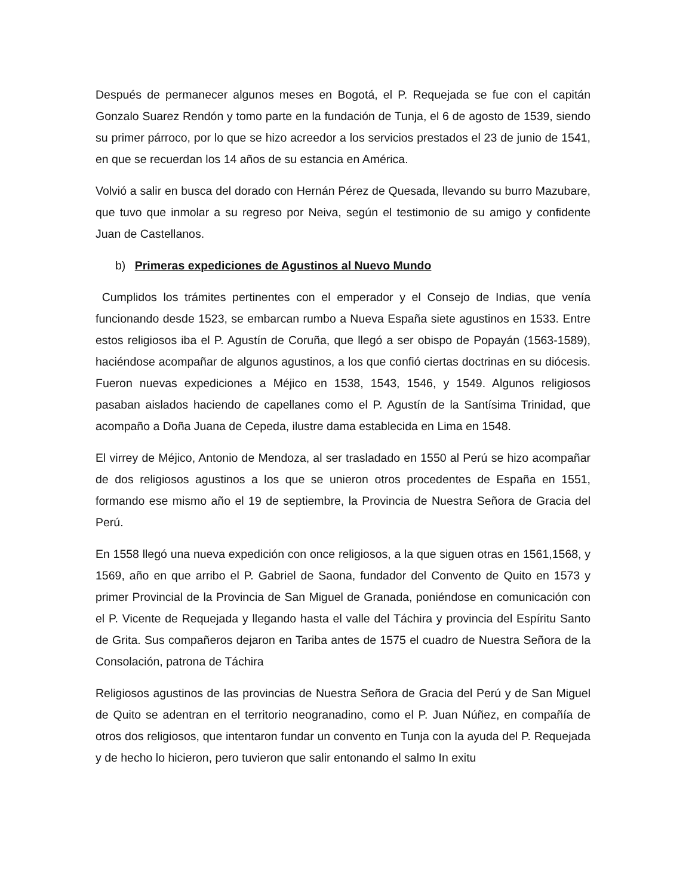Después de permanecer algunos meses en Bogotá, el P. Requejada se fue con el capitán Gonzalo Suarez Rendón y tomo parte en la fundación de Tunja, el 6 de agosto de 1539, siendo su primer párroco, por lo que se hizo acreedor a los servicios prestados el 23 de junio de 1541, en que se recuerdan los 14 años de su estancia en América.
Volvió a salir en busca del dorado con Hernán Pérez de Quesada, llevando su burro Mazubare, que tuvo que inmolar a su regreso por Neiva, según el testimonio de su amigo y confidente Juan de Castellanos.
b) Primeras expediciones de Agustinos al Nuevo Mundo
Cumplidos los trámites pertinentes con el emperador y el Consejo de Indias, que venía funcionando desde 1523, se embarcan rumbo a Nueva España siete agustinos en 1533. Entre estos religiosos iba el P. Agustín de Coruña, que llegó a ser obispo de Popayán (1563-1589), haciéndose acompañar de algunos agustinos, a los que confió ciertas doctrinas en su diócesis. Fueron nuevas expediciones a Méjico en 1538, 1543, 1546, y 1549. Algunos religiosos pasaban aislados haciendo de capellanes como el P. Agustín de la Santísima Trinidad, que acompaño a Doña Juana de Cepeda, ilustre dama establecida en Lima en 1548.
El virrey de Méjico, Antonio de Mendoza, al ser trasladado en 1550 al Perú se hizo acompañar de dos religiosos agustinos a los que se unieron otros procedentes de España en 1551, formando ese mismo año el 19 de septiembre, la Provincia de Nuestra Señora de Gracia del Perú.
En 1558 llegó una nueva expedición con once religiosos, a la que siguen otras en 1561,1568, y 1569, año en que arribo el P. Gabriel de Saona, fundador del Convento de Quito en 1573 y primer Provincial de la Provincia de San Miguel de Granada, poniéndose en comunicación con el P. Vicente de Requejada y llegando hasta el valle del Táchira y provincia del Espíritu Santo de Grita. Sus compañeros dejaron en Tariba antes de 1575 el cuadro de Nuestra Señora de la Consolación, patrona de Táchira
Religiosos agustinos de las provincias de Nuestra Señora de Gracia del Perú y de San Miguel de Quito se adentran en el territorio neogranadino, como el P. Juan Núñez, en compañía de otros dos religiosos, que intentaron fundar un convento en Tunja con la ayuda del P. Requejada y de hecho lo hicieron, pero tuvieron que salir entonando el salmo In exitu